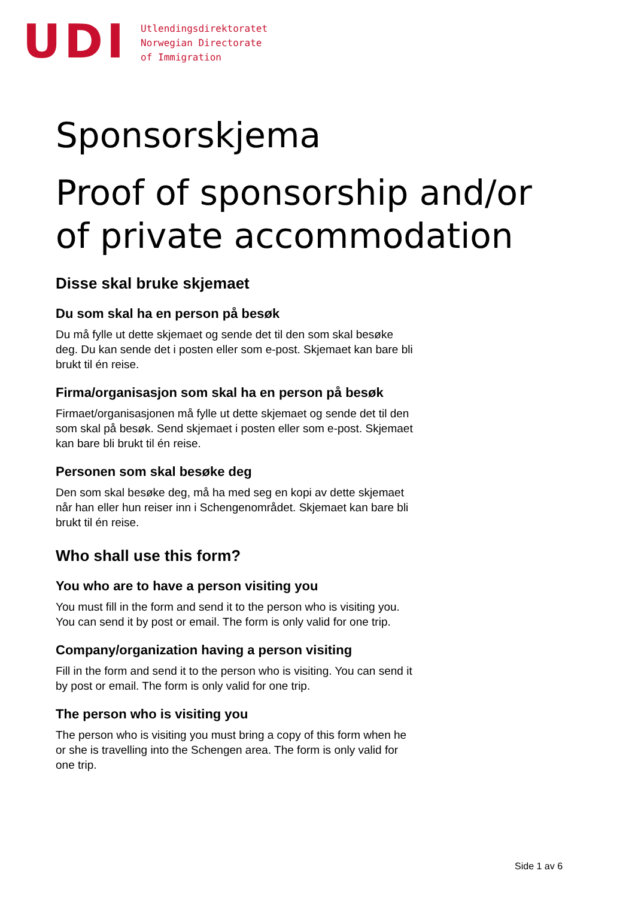UDI
Utlendingsdirektoratet
Norwegian Directorate
of Immigration
Sponsorskjema
Proof of sponsorship and/or of private accommodation
Disse skal bruke skjemaet
Du som skal ha en person på besøk
Du må fylle ut dette skjemaet og sende det til den som skal besøke deg. Du kan sende det i posten eller som e-post. Skjemaet kan bare bli brukt til én reise.
Firma/organisasjon som skal ha en person på besøk
Firmaet/organisasjonen må fylle ut dette skjemaet og sende det til den som skal på besøk. Send skjemaet i posten eller som e-post. Skjemaet kan bare bli brukt til én reise.
Personen som skal besøke deg
Den som skal besøke deg, må ha med seg en kopi av dette skjemaet når han eller hun reiser inn i Schengenområdet. Skjemaet kan bare bli brukt til én reise.
Who shall use this form?
You who are to have a person visiting you
You must fill in the form and send it to the person who is visiting you. You can send it by post or email. The form is only valid for one trip.
Company/organization having a person visiting
Fill in the form and send it to the person who is visiting. You can send it by post or email. The form is only valid for one trip.
The person who is visiting you
The person who is visiting you must bring a copy of this form when he or she is travelling into the Schengen area. The form is only valid for one trip.
Side 1 av 6